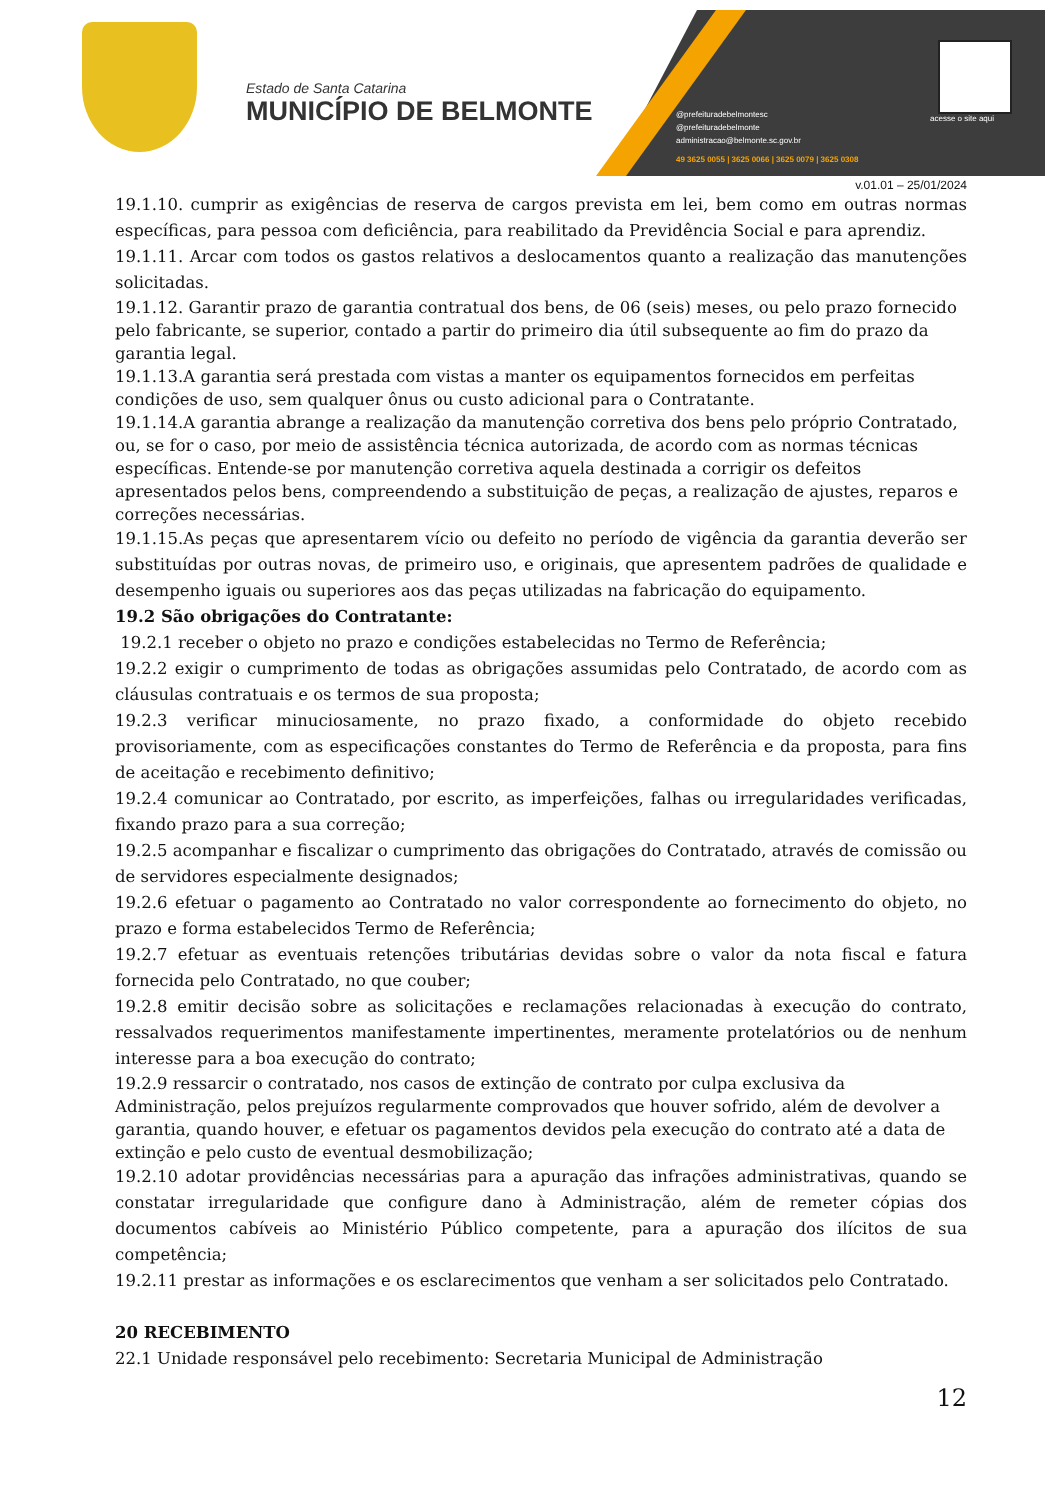Estado de Santa Catarina
MUNICÍPIO DE BELMONTE
@prefeituradebelmontesc
@prefeituradebelmonte
administracao@belmonte.sc.gov.br
49 3625 0055 | 3625 0066 | 3625 0079 | 3625 0308
acesse o site aqui
v.01.01 – 25/01/2024
19.1.10. cumprir as exigências de reserva de cargos prevista em lei, bem como em outras normas específicas, para pessoa com deficiência, para reabilitado da Previdência Social e para aprendiz.
19.1.11. Arcar com todos os gastos relativos a deslocamentos quanto a realização das manutenções solicitadas.
19.1.12. Garantir prazo de garantia contratual dos bens, de 06 (seis) meses, ou pelo prazo fornecido pelo fabricante, se superior, contado a partir do primeiro dia útil subsequente ao fim do prazo da garantia legal.
19.1.13.A garantia será prestada com vistas a manter os equipamentos fornecidos em perfeitas condições de uso, sem qualquer ônus ou custo adicional para o Contratante.
19.1.14.A garantia abrange a realização da manutenção corretiva dos bens pelo próprio Contratado, ou, se for o caso, por meio de assistência técnica autorizada, de acordo com as normas técnicas específicas. Entende-se por manutenção corretiva aquela destinada a corrigir os defeitos apresentados pelos bens, compreendendo a substituição de peças, a realização de ajustes, reparos e correções necessárias.
19.1.15.As peças que apresentarem vício ou defeito no período de vigência da garantia deverão ser substituídas por outras novas, de primeiro uso, e originais, que apresentem padrões de qualidade e desempenho iguais ou superiores aos das peças utilizadas na fabricação do equipamento.
19.2 São obrigações do Contratante:
19.2.1 receber o objeto no prazo e condições estabelecidas no Termo de Referência;
19.2.2 exigir o cumprimento de todas as obrigações assumidas pelo Contratado, de acordo com as cláusulas contratuais e os termos de sua proposta;
19.2.3 verificar minuciosamente, no prazo fixado, a conformidade do objeto recebido provisoriamente, com as especificações constantes do Termo de Referência e da proposta, para fins de aceitação e recebimento definitivo;
19.2.4 comunicar ao Contratado, por escrito, as imperfeições, falhas ou irregularidades verificadas, fixando prazo para a sua correção;
19.2.5 acompanhar e fiscalizar o cumprimento das obrigações do Contratado, através de comissão ou de servidores especialmente designados;
19.2.6 efetuar o pagamento ao Contratado no valor correspondente ao fornecimento do objeto, no prazo e forma estabelecidos Termo de Referência;
19.2.7 efetuar as eventuais retenções tributárias devidas sobre o valor da nota fiscal e fatura fornecida pelo Contratado, no que couber;
19.2.8 emitir decisão sobre as solicitações e reclamações relacionadas à execução do contrato, ressalvados requerimentos manifestamente impertinentes, meramente protelatórios ou de nenhum interesse para a boa execução do contrato;
19.2.9 ressarcir o contratado, nos casos de extinção de contrato por culpa exclusiva da Administração, pelos prejuízos regularmente comprovados que houver sofrido, além de devolver a garantia, quando houver, e efetuar os pagamentos devidos pela execução do contrato até a data de extinção e pelo custo de eventual desmobilização;
19.2.10 adotar providências necessárias para a apuração das infrações administrativas, quando se constatar irregularidade que configure dano à Administração, além de remeter cópias dos documentos cabíveis ao Ministério Público competente, para a apuração dos ilícitos de sua competência;
19.2.11 prestar as informações e os esclarecimentos que venham a ser solicitados pelo Contratado.
20 RECEBIMENTO
22.1 Unidade responsável pelo recebimento: Secretaria Municipal de Administração
12